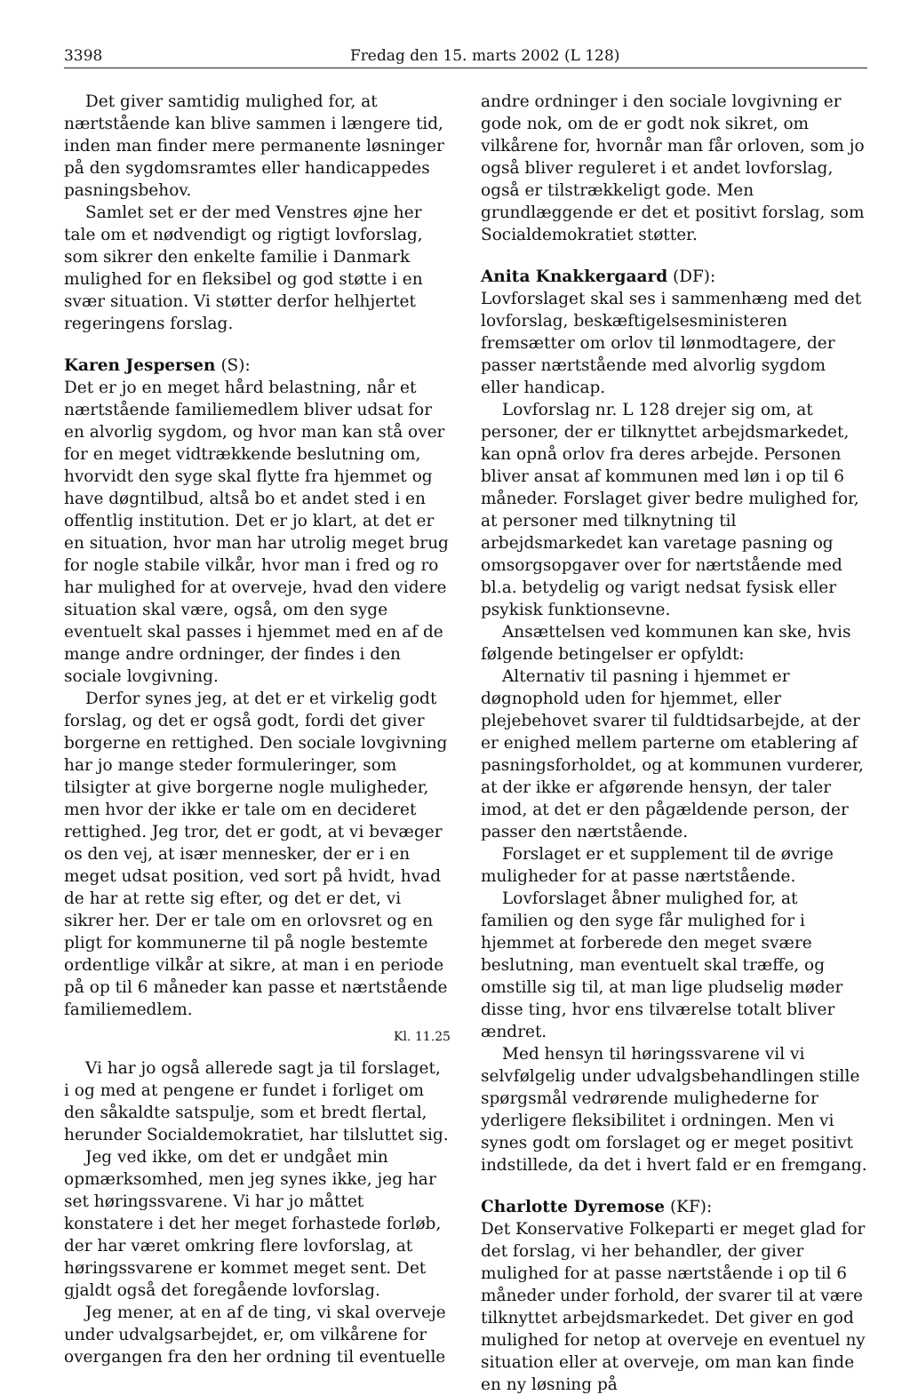3398 Fredag den 15. marts 2002 (L 128)
Det giver samtidig mulighed for, at nærtstående kan blive sammen i længere tid, inden man finder mere permanente løsninger på den sygdomsramtes eller handicappedes pasningsbehov.
Samlet set er der med Venstres øjne her tale om et nødvendigt og rigtigt lovforslag, som sikrer den enkelte familie i Danmark mulighed for en fleksibel og god støtte i en svær situation. Vi støtter derfor helhjertet regeringens forslag.
Karen Jespersen (S):
Det er jo en meget hård belastning, når et nærtstående familiemedlem bliver udsat for en alvorlig sygdom, og hvor man kan stå over for en meget vidtrækkende beslutning om, hvorvidt den syge skal flytte fra hjemmet og have døgntilbud, altså bo et andet sted i en offentlig institution. Det er jo klart, at det er en situation, hvor man har utrolig meget brug for nogle stabile vilkår, hvor man i fred og ro har mulighed for at overveje, hvad den videre situation skal være, også, om den syge eventuelt skal passes i hjemmet med en af de mange andre ordninger, der findes i den sociale lovgivning.
Derfor synes jeg, at det er et virkelig godt forslag, og det er også godt, fordi det giver borgerne en rettighed. Den sociale lovgivning har jo mange steder formuleringer, som tilsigter at give borgerne nogle muligheder, men hvor der ikke er tale om en decideret rettighed. Jeg tror, det er godt, at vi bevæger os den vej, at især mennesker, der er i en meget udsat position, ved sort på hvidt, hvad de har at rette sig efter, og det er det, vi sikrer her. Der er tale om en orlovsret og en pligt for kommunerne til på nogle bestemte ordentlige vilkår at sikre, at man i en periode på op til 6 måneder kan passe et nærtstående familiemedlem.
Kl. 11.25
Vi har jo også allerede sagt ja til forslaget, i og med at pengene er fundet i forliget om den såkaldte satspulje, som et bredt flertal, herunder Socialdemokratiet, har tilsluttet sig.
Jeg ved ikke, om det er undgået min opmærksomhed, men jeg synes ikke, jeg har set høringssvarene. Vi har jo måttet konstatere i det her meget forhastede forløb, der har været omkring flere lovforslag, at høringssvarene er kommet meget sent. Det gjaldt også det foregående lovforslag.
Jeg mener, at en af de ting, vi skal overveje under udvalgsarbejdet, er, om vilkårene for overgangen fra den her ordning til eventuelle
andre ordninger i den sociale lovgivning er gode nok, om de er godt nok sikret, om vilkårene for, hvornår man får orloven, som jo også bliver reguleret i et andet lovforslag, også er tilstrækkeligt gode. Men grundlæggende er det et positivt forslag, som Socialdemokratiet støtter.
Anita Knakkergaard (DF):
Lovforslaget skal ses i sammenhæng med det lovforslag, beskæftigelsesministeren fremsætter om orlov til lønmodtagere, der passer nærtstående med alvorlig sygdom eller handicap.
Lovforslag nr. L 128 drejer sig om, at personer, der er tilknyttet arbejdsmarkedet, kan opnå orlov fra deres arbejde. Personen bliver ansat af kommunen med løn i op til 6 måneder. Forslaget giver bedre mulighed for, at personer med tilknytning til arbejdsmarkedet kan varetage pasning og omsorgsopgaver over for nærtstående med bl.a. betydelig og varigt nedsat fysisk eller psykisk funktionsevne.
Ansættelsen ved kommunen kan ske, hvis følgende betingelser er opfyldt:
Alternativ til pasning i hjemmet er døgnophold uden for hjemmet, eller plejebehovet svarer til fuldtidsarbejde, at der er enighed mellem parterne om etablering af pasningsforholdet, og at kommunen vurderer, at der ikke er afgørende hensyn, der taler imod, at det er den pågældende person, der passer den nærtstående.
Forslaget er et supplement til de øvrige muligheder for at passe nærtstående.
Lovforslaget åbner mulighed for, at familien og den syge får mulighed for i hjemmet at forberede den meget svære beslutning, man eventuelt skal træffe, og omstille sig til, at man lige pludselig møder disse ting, hvor ens tilværelse totalt bliver ændret.
Med hensyn til høringssvarene vil vi selvfølgelig under udvalgsbehandlingen stille spørgsmål vedrørende mulighederne for yderligere fleksibilitet i ordningen. Men vi synes godt om forslaget og er meget positivt indstillede, da det i hvert fald er en fremgang.
Charlotte Dyremose (KF):
Det Konservative Folkeparti er meget glad for det forslag, vi her behandler, der giver mulighed for at passe nærtstående i op til 6 måneder under forhold, der svarer til at være tilknyttet arbejdsmarkedet. Det giver en god mulighed for netop at overveje en eventuel ny situation eller at overveje, om man kan finde en ny løsning på